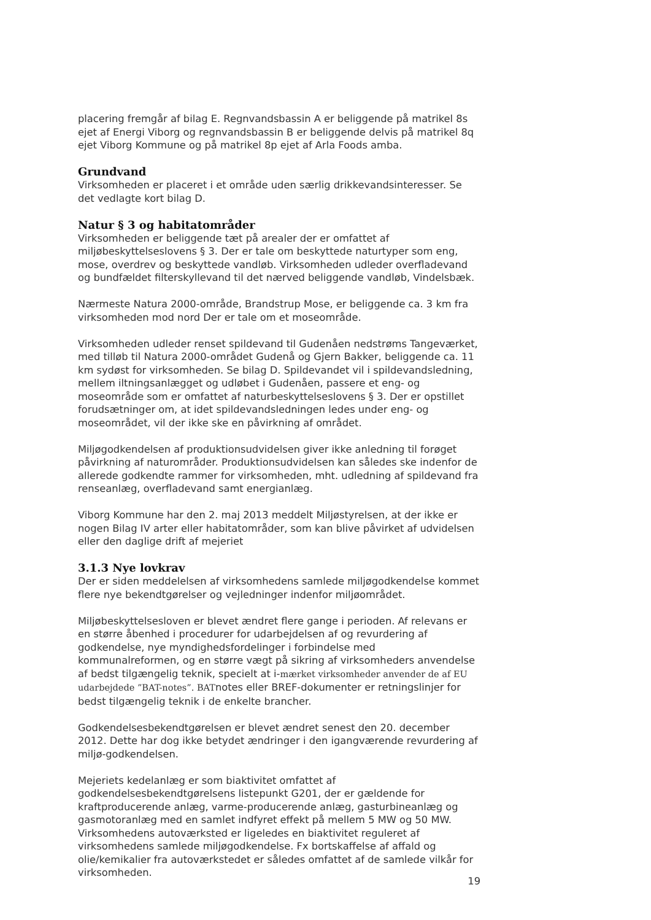placering fremgår af bilag E. Regnvandsbassin A er beliggende på matrikel 8s ejet af Energi Viborg og regnvandsbassin B er beliggende delvis på matrikel 8q ejet Viborg Kommune og på matrikel 8p ejet af Arla Foods amba.
Grundvand
Virksomheden er placeret i et område uden særlig drikkevandsinteresser. Se det vedlagte kort bilag D.
Natur § 3 og habitatområder
Virksomheden er beliggende tæt på arealer der er omfattet af miljøbeskyttelseslovens § 3. Der er tale om beskyttede naturtyper som eng, mose, overdrev og beskyttede vandløb. Virksomheden udleder overfladevand og bundfældet filterskyllevand til det nærved beliggende vandløb, Vindelsbæk.
Nærmeste Natura 2000-område, Brandstrup Mose, er beliggende ca. 3 km fra virksomheden mod nord Der er tale om et moseområde.
Virksomheden udleder renset spildevand til Gudenåen nedstrøms Tangeværket, med tilløb til Natura 2000-området Gudenå og Gjern Bakker, beliggende ca. 11 km sydøst for virksomheden. Se bilag D. Spildevandet vil i spildevandsledning, mellem iltningsanlægget og udløbet i Gudenåen, passere et eng- og moseområde som er omfattet af naturbeskyttelseslovens § 3. Der er opstillet forudsætninger om, at idet spildevandsledningen ledes under eng- og moseområdet, vil der ikke ske en påvirkning af området.
Miljøgodkendelsen af produktionsudvidelsen giver ikke anledning til forøget påvirkning af naturområder. Produktionsudvidelsen kan således ske indenfor de allerede godkendte rammer for virksomheden, mht. udledning af spildevand fra renseanlæg, overfladevand samt energianlæg.
Viborg Kommune har den 2. maj 2013 meddelt Miljøstyrelsen, at der ikke er nogen Bilag IV arter eller habitatområder, som kan blive påvirket af udvidelsen eller den daglige drift af mejeriet
3.1.3 Nye lovkrav
Der er siden meddelelsen af virksomhedens samlede miljøgodkendelse kommet flere nye bekendtgørelser og vejledninger indenfor miljøområdet.
Miljøbeskyttelsesloven er blevet ændret flere gange i perioden. Af relevans er en større åbenhed i procedurer for udarbejdelsen af og revurdering af godkendelse, nye myndighedsfordelinger i forbindelse med kommunalreformen, og en større vægt på sikring af virksomheders anvendelse af bedst tilgængelig teknik, specielt at i-mærket virksomheder anvender de af EU udarbejdede ”BAT-notes”. BATnotes eller BREF-dokumenter er retningslinjer for bedst tilgængelig teknik i de enkelte brancher.
Godkendelsesbekendtgørelsen er blevet ændret senest den 20. december 2012. Dette har dog ikke betydet ændringer i den igangværende revurdering af miljø-godkendelsen.
Mejeriets kedelanlæg er som biaktivitet omfattet af godkendelsesbekendtgørelsens listepunkt G201, der er gældende for kraftproducerende anlæg, varme-producerende anlæg, gasturbineanlæg og gasmotoranlæg med en samlet indfyret effekt på mellem 5 MW og 50 MW. Virksomhedens autoværksted er ligeledes en biaktivitet reguleret af virksomhedens samlede miljøgodkendelse. Fx bortskaffelse af affald og olie/kemikalier fra autoværkstedet er således omfattet af de samlede vilkår for virksomheden.
19